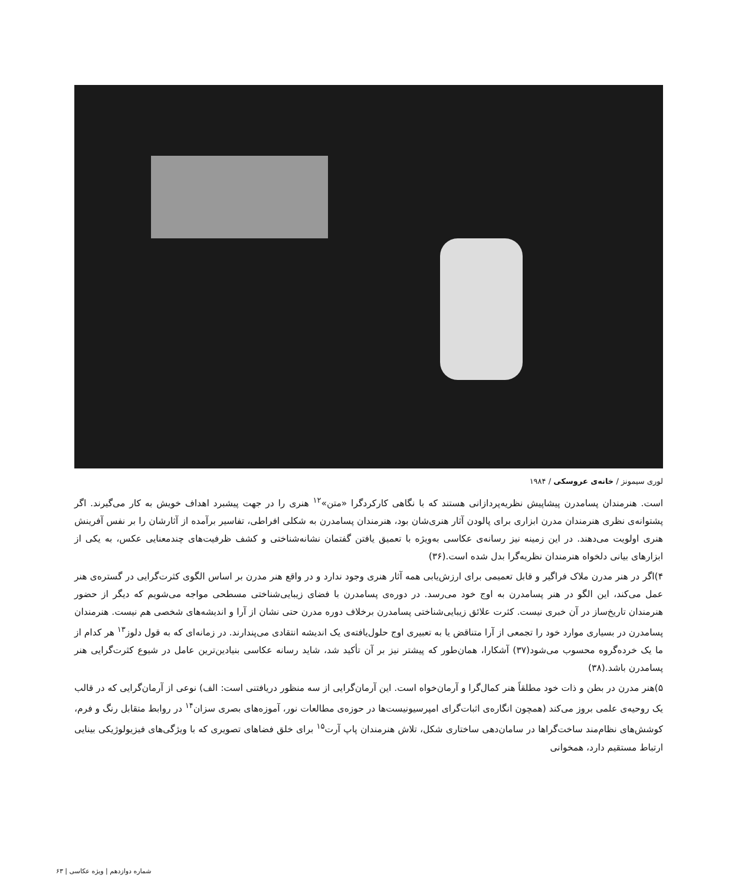لوری سیمونز / خانه‌ی عروسکی / ۱۹۸۴
است. هنرمندان پسامدرن پیشاپیش نظریه‌پردازانی هستند که با نگاهی کارکردگرا «متن»<sup>۱۲</sup> هنری را در جهت پیشبرد اهداف خویش به کار می‌گیرند. اگر پشتوانه‌ی نظری هنرمندان مدرن ابزاری برای پالودن آثار هنری‌شان بود، هنرمندان پسامدرن به شکلی افراطی، تفاسیر برآمده از آثارشان را بر نفس آفرینش هنری اولویت می‌دهند. در این زمینه نیز رسانه‌ی عکاسی به‌ویژه با تعمیق یافتن گفتمان نشانه‌شناختی و کشف ظرفیت‌های چندمعنایی عکس، به یکی از ابزارهای بیانی دلخواه هنرمندان نظریه‌گرا بدل شده است.(۳۶)
۴)اگر در هنر مدرن ملاک فراگیر و قابل تعمیمی برای ارزش‌یابی همه آثار هنری وجود ندارد و در واقع هنر مدرن بر اساس الگوی کثرت‌گرایی در گستره‌ی هنر عمل می‌کند، این الگو در هنر پسامدرن به اوج خود می‌رسد. در دوره‌ی پسامدرن با فضای زیبایی‌شناختی مسطحی مواجه می‌شویم که دیگر از حضور هنرمندان تاریخ‌ساز در آن خبری نیست. کثرت علائق زیبایی‌شناختی پسامدرن برخلاف دوره مدرن حتی نشان از آرا و اندیشه‌های شخصی هم نیست. هنرمندان پسامدرن در بسیاری موارد خود را تجمعی از آرا متناقض یا به تعبیری اوج حلول‌یافته‌ی یک اندیشه انتقادی می‌پندارند. در زمانه‌ای که به قول دلوز<sup>۱۳</sup> هر کدام از ما یک خرده‌گروه محسوب می‌شود(۳۷) آشکارا، همان‌طور که پیشتر نیز بر آن تأکید شد، شاید رسانه عکاسی بنیادین‌ترین عامل در شیوع کثرت‌گرایی هنر پسامدرن باشد.(۳۸)
۵)هنر مدرن در بطن و ذات خود مطلقاً هنر کمال‌گرا و آرمان‌خواه است. این آرمان‌گرایی از سه منظور دریافتنی است: الف) نوعی از آرمان‌گرایی که در قالب یک روحیه‌ی علمی بروز می‌کند (همچون انگاره‌ی اثبات‌گرای امپرسیونیست‌ها در حوزه‌ی مطالعات نور، آموزه‌های بصری سزان<sup>۱۴</sup> در روابط متقابل رنگ و فرم، کوشش‌های نظام‌مند ساخت‌گراها در سامان‌دهی ساختاری شکل، تلاش هنرمندان پاپ آرت<sup>۱۵</sup> برای خلق فضاهای تصویری که با ویژگی‌های فیزیولوژیکی بینایی ارتباط مستقیم دارد، همخوانی
شماره دوازدهم | ویژه عکاسی | ۶۳